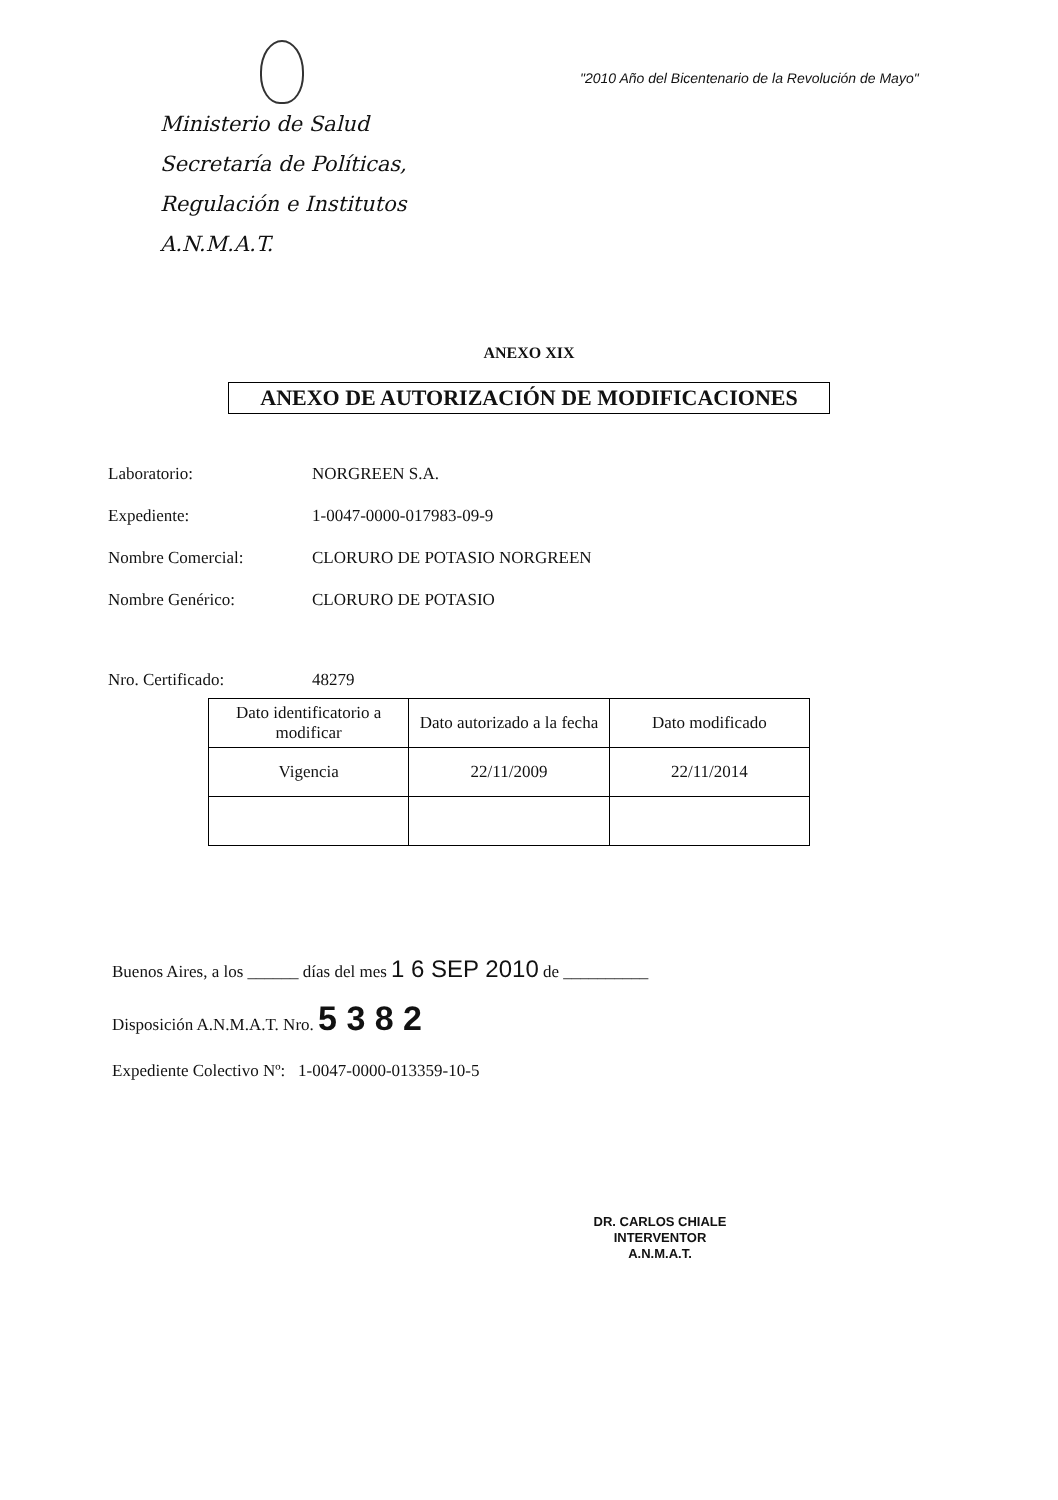Ministerio de Salud
Secretaría de Políticas,
Regulación e Institutos
A.N.M.A.T.
"2010 Año del Bicentenario de la Revolución de Mayo"
ANEXO XIX
ANEXO DE AUTORIZACIÓN DE MODIFICACIONES
Laboratorio: NORGREEN S.A.
Expediente: 1-0047-0000-017983-09-9
Nombre Comercial: CLORURO DE POTASIO NORGREEN
Nombre Genérico: CLORURO DE POTASIO
Nro. Certificado: 48279
| Dato identificatorio a modificar | Dato autorizado a la fecha | Dato modificado |
| --- | --- | --- |
| Vigencia | 22/11/2009 | 22/11/2014 |
Buenos Aires, a los ______ días del mes 1 6 SEP 2010 de __________
Disposición A.N.M.A.T. Nro. 5 3 8 2
Expediente Colectivo Nº: 1-0047-0000-013359-10-5
DR. CARLOS CHIALE
INTERVENTOR
A.N.M.A.T.